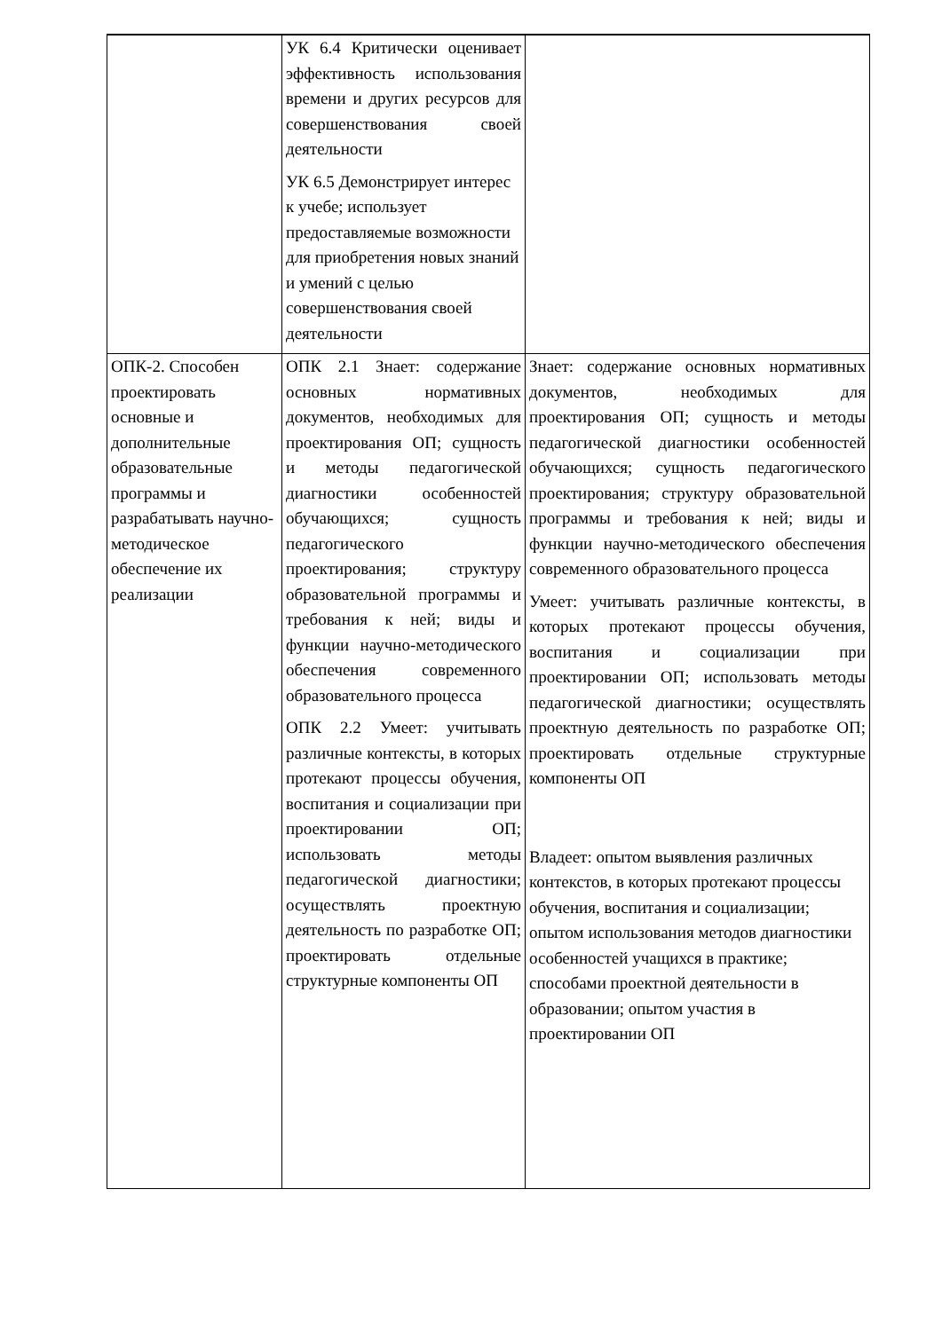| | УК 6.4 Критически оценивает эффективность использования времени и других ресурсов для совершенствования своей деятельности УК 6.5 Демонстрирует интерес к учебе; использует предоставляемые возможности для приобретения новых знаний и умений с целью совершенствования своей деятельности | |
| ОПК-2. Способен проектировать основные и дополнительные образовательные программы и разрабатывать научно-методическое обеспечение их реализации | ОПК 2.1 Знает: содержание основных нормативных документов, необходимых для проектирования ОП; сущность и методы педагогической диагностики особенностей обучающихся; сущность педагогического проектирования; структуру образовательной программы и требования к ней; виды и функции научно-методического обеспечения современного образовательного процесса ОПК 2.2 Умеет: учитывать различные контексты, в которых протекают процессы обучения, воспитания и социализации при проектировании ОП; использовать методы педагогической диагностики; осуществлять проектную деятельность по разработке ОП; проектировать отдельные структурные компоненты ОП | Знает: содержание основных нормативных документов, необходимых для проектирования ОП; сущность и методы педагогической диагностики особенностей обучающихся; сущность педагогического проектирования; структуру образовательной программы и требования к ней; виды и функции научно-методического обеспечения современного образовательного процесса Умеет: учитывать различные контексты, в которых протекают процессы обучения, воспитания и социализации при проектировании ОП; использовать методы педагогической диагностики; осуществлять проектную деятельность по разработке ОП; проектировать отдельные структурные компоненты ОП Владеет: опытом выявления различных контекстов, в которых протекают процессы обучения, воспитания и социализации; опытом использования методов диагностики особенностей учащихся в практике; способами проектной деятельности в образовании; опытом участия в проектировании ОП |